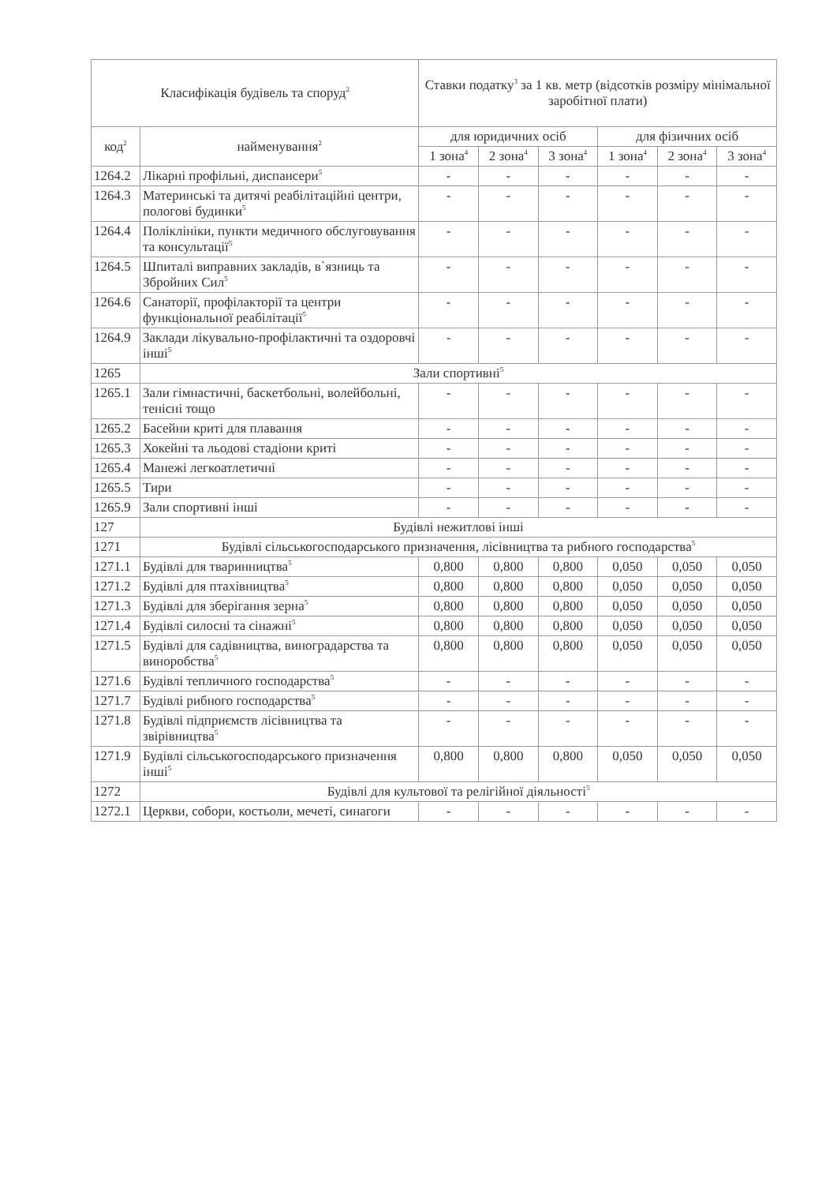| Класифікація будівель та споруд<sup>2</sup> | | Ставки податку<sup>3</sup> за 1 кв. метр (відсотків розміру мінімальної заробітної плати) | | | | | |
| --- | --- | --- | --- | --- | --- | --- | --- |
| код<sup>2</sup> | найменування<sup>2</sup> | для юридичних осіб | | | для фізичних осіб | | |
| | | 1 зона<sup>4</sup> | 2 зона<sup>4</sup> | 3 зона<sup>4</sup> | 1 зона<sup>4</sup> | 2 зона<sup>4</sup> | 3 зона<sup>4</sup> |
| 1264.2 | Лікарні профільні, диспансери<sup>5</sup> | - | - | - | - | - | - |
| 1264.3 | Материнські та дитячі реабілітаційні центри, пологові будинки<sup>5</sup> | - | - | - | - | - | - |
| 1264.4 | Поліклініки, пункти медичного обслуговування та консультації<sup>5</sup> | - | - | - | - | - | - |
| 1264.5 | Шпиталі виправних закладів, в`язниць та Збройних Сил<sup>5</sup> | - | - | - | - | - | - |
| 1264.6 | Санаторії, профілакторії та центри функціональної реабілітації<sup>5</sup> | - | - | - | - | - | - |
| 1264.9 | Заклади лікувально-профілактичні та оздоровчі інші<sup>5</sup> | - | - | - | - | - | - |
| 1265 | Зали спортивні<sup>5</sup> | | | | | | |
| 1265.1 | Зали гімнастичні, баскетбольні, волейбольні, тенісні тощо | - | - | - | - | - | - |
| 1265.2 | Басейни криті для плавання | - | - | - | - | - | - |
| 1265.3 | Хокейні та льодові стадіони криті | - | - | - | - | - | - |
| 1265.4 | Манежі легкоатлетичні | - | - | - | - | - | - |
| 1265.5 | Тири | - | - | - | - | - | - |
| 1265.9 | Зали спортивні інші | - | - | - | - | - | - |
| 127 | Будівлі нежитлові інші | | | | | | |
| 1271 | Будівлі сільськогосподарського призначення, лісівництва та рибного господарства<sup>5</sup> | | | | | | |
| 1271.1 | Будівлі для тваринництва<sup>5</sup> | 0,800 | 0,800 | 0,800 | 0,050 | 0,050 | 0,050 |
| 1271.2 | Будівлі для птахівництва<sup>5</sup> | 0,800 | 0,800 | 0,800 | 0,050 | 0,050 | 0,050 |
| 1271.3 | Будівлі для зберігання зерна<sup>5</sup> | 0,800 | 0,800 | 0,800 | 0,050 | 0,050 | 0,050 |
| 1271.4 | Будівлі силосні та сінажні<sup>5</sup> | 0,800 | 0,800 | 0,800 | 0,050 | 0,050 | 0,050 |
| 1271.5 | Будівлі для садівництва, виноградарства та виноробства<sup>5</sup> | 0,800 | 0,800 | 0,800 | 0,050 | 0,050 | 0,050 |
| 1271.6 | Будівлі тепличного господарства<sup>5</sup> | - | - | - | - | - | - |
| 1271.7 | Будівлі рибного господарства<sup>5</sup> | - | - | - | - | - | - |
| 1271.8 | Будівлі підприємств лісівництва та звірівництва<sup>5</sup> | - | - | - | - | - | - |
| 1271.9 | Будівлі сільськогосподарського призначення інші<sup>5</sup> | 0,800 | 0,800 | 0,800 | 0,050 | 0,050 | 0,050 |
| 1272 | Будівлі для культової та релігійної діяльності<sup>5</sup> | | | | | | |
| 1272.1 | Церкви, собори, костьоли, мечеті, синагоги | - | - | - | - | - | - |